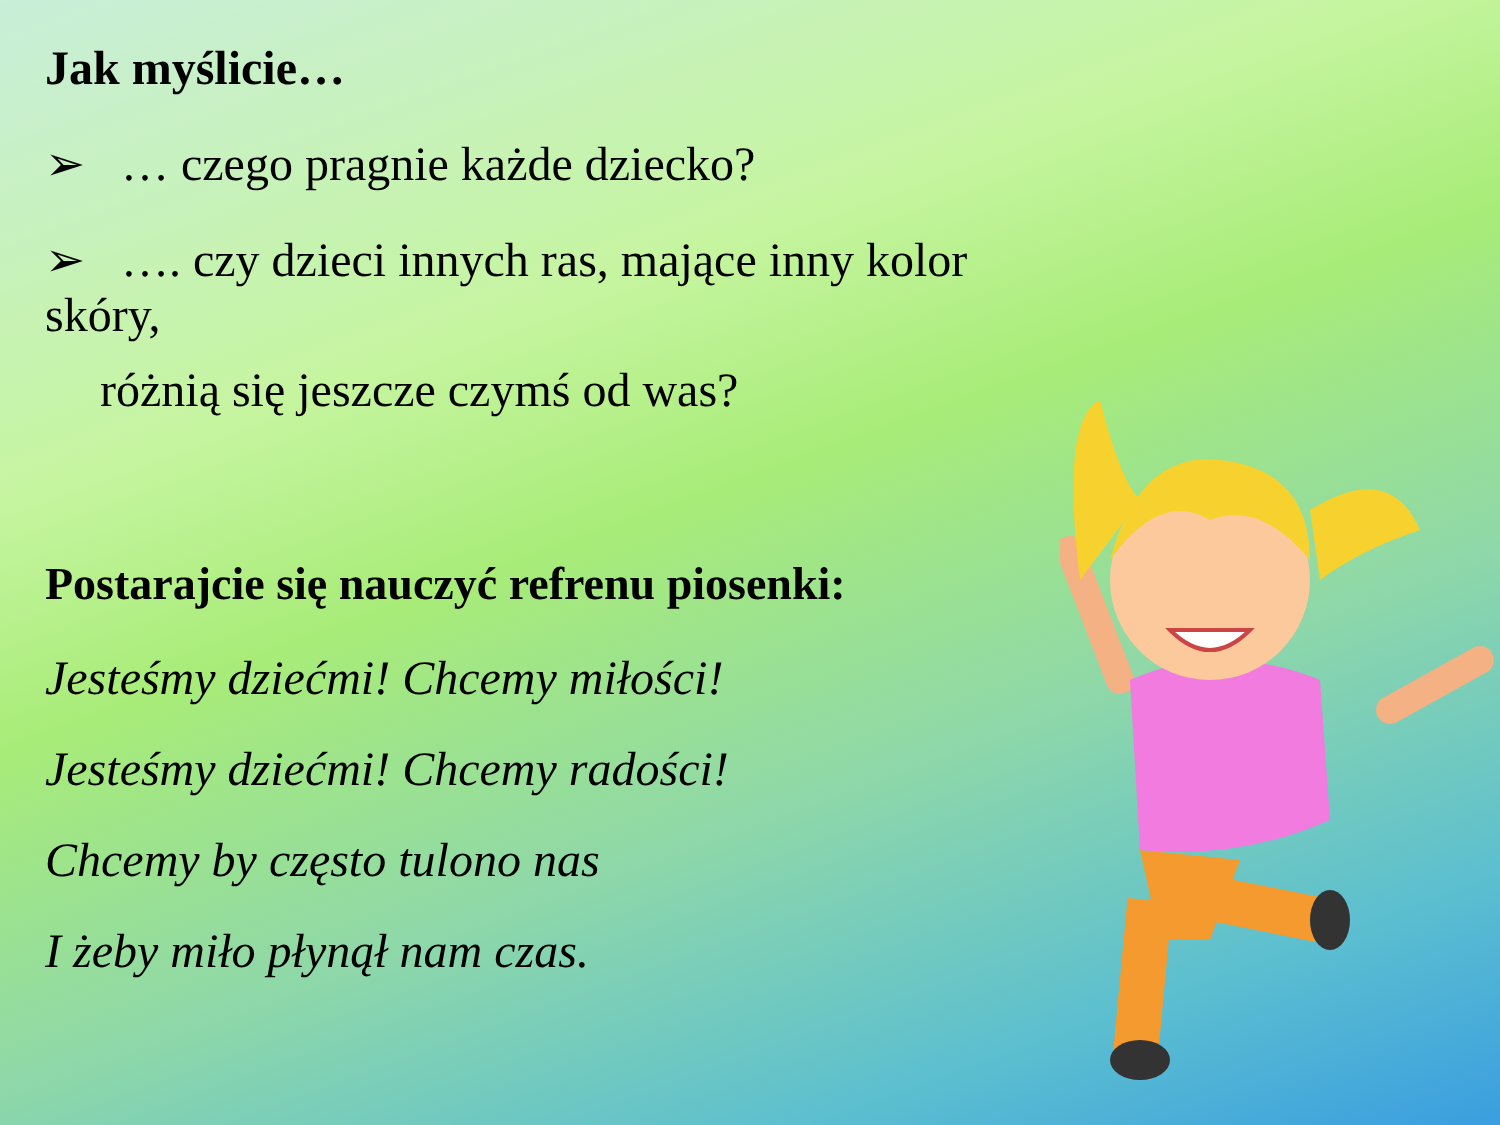Jak myślicie…
➢ … czego pragnie każde dziecko?
➢ …. czy dzieci innych ras, mające inny kolor skóry,
różnią się jeszcze czymś od was?
Postarajcie się nauczyć refrenu piosenki:
Jesteśmy dziećmi! Chcemy miłości!
Jesteśmy dziećmi! Chcemy radości!
Chcemy by często tulono nas
I żeby miło płynął nam czas.